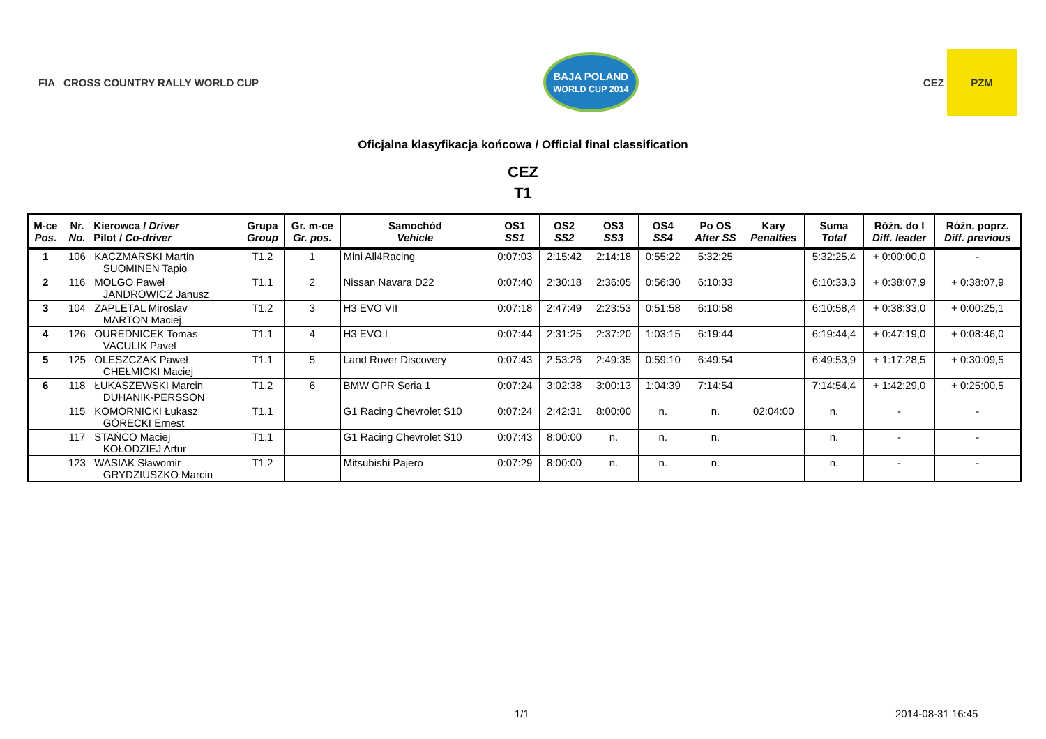FIA CROSS COUNTRY RALLY WORLD CUP
BAJA POLAND
WORLD CUP 2014
CEZ PZM
Oficjalna klasyfikacja końcowa / Official final classification
CEZ
T1
| M-ce Pos. | Nr. No. | Kierowca / Driver Pilot / Co-driver | Grupa Group | Gr. m-ce Gr. pos. | Samochód Vehicle | OS1 SS1 | OS2 SS2 | OS3 SS3 | OS4 SS4 | Po OS After SS | Kary Penalties | Suma Total | Różn. do I Diff. leader | Różn. poprz. Diff. previous |
| --- | --- | --- | --- | --- | --- | --- | --- | --- | --- | --- | --- | --- | --- | --- |
| 1 | 106 | KACZMARSKI Martin SUOMINEN Tapio | T1.2 | 1 | Mini All4Racing | 0:07:03 | 2:15:42 | 2:14:18 | 0:55:22 | 5:32:25 | | 5:32:25,4 | + 0:00:00,0 | - |
| 2 | 116 | MOLGO Paweł JANDROWICZ Janusz | T1.1 | 2 | Nissan Navara D22 | 0:07:40 | 2:30:18 | 2:36:05 | 0:56:30 | 6:10:33 | | 6:10:33,3 | + 0:38:07,9 | + 0:38:07,9 |
| 3 | 104 | ZAPLETAL Miroslav MARTON Maciej | T1.2 | 3 | H3 EVO VII | 0:07:18 | 2:47:49 | 2:23:53 | 0:51:58 | 6:10:58 | | 6:10:58,4 | + 0:38:33,0 | + 0:00:25,1 |
| 4 | 126 | OUREDNICEK Tomas VACULIK Pavel | T1.1 | 4 | H3 EVO I | 0:07:44 | 2:31:25 | 2:37:20 | 1:03:15 | 6:19:44 | | 6:19:44,4 | + 0:47:19,0 | + 0:08:46,0 |
| 5 | 125 | OLESZCZAK Paweł CHEŁMICKI Maciej | T1.1 | 5 | Land Rover Discovery | 0:07:43 | 2:53:26 | 2:49:35 | 0:59:10 | 6:49:54 | | 6:49:53,9 | + 1:17:28,5 | + 0:30:09,5 |
| 6 | 118 | ŁUKASZEWSKI Marcin DUHANIK-PERSSON | T1.2 | 6 | BMW GPR Seria 1 | 0:07:24 | 3:02:38 | 3:00:13 | 1:04:39 | 7:14:54 | | 7:14:54,4 | + 1:42:29,0 | + 0:25:00,5 |
| | 115 | KOMORNICKI Łukasz GÓRECKI Ernest | T1.1 | | G1 Racing Chevrolet S10 | 0:07:24 | 2:42:31 | 8:00:00 | n. | n. | 02:04:00 | n. | - | - |
| | 117 | STAŃCO Maciej KOŁODZIEJ Artur | T1.1 | | G1 Racing Chevrolet S10 | 0:07:43 | 8:00:00 | n. | n. | n. | | n. | - | - |
| | 123 | WASIAK Sławomir GRYDZIUSZKO Marcin | T1.2 | | Mitsubishi Pajero | 0:07:29 | 8:00:00 | n. | n. | n. | | n. | - | - |
1/1 2014-08-31 16:45